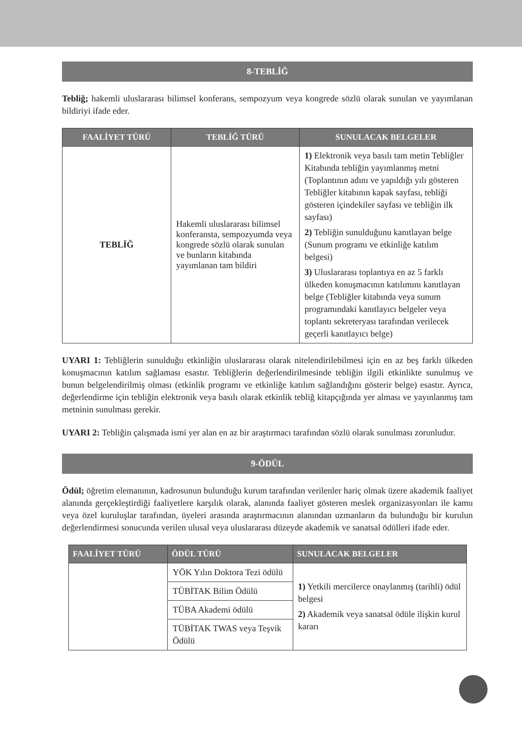8-TEBLİĞ
Tebliğ; hakemli uluslararası bilimsel konferans, sempozyum veya kongrede sözlü olarak sunulan ve yayımlanan bildiriyi ifade eder.
| FAALİYET TÜRÜ | TEBLİĞ TÜRÜ | SUNULACAK BELGELER |
| --- | --- | --- |
| TEBLİĞ | Hakemli uluslararası bilimsel konferansta, sempozyumda veya kongrede sözlü olarak sunulan ve bunların kitabında yayımlanan tam bildiri | 1) Elektronik veya basılı tam metin Tebliğler Kitabında tebliğin yayımlanmış metni (Toplantının adını ve yapıldığı yılı gösteren Tebliğler kitabının kapak sayfası, tebliği gösteren içindekiler sayfası ve tebliğin ilk sayfası) 2) Tebliğin sunulduğunu kanıtlayan belge (Sunum programı ve etkinliğe katılım belgesi) 3) Uluslararası toplantıya en az 5 farklı ülkeden konuşmacının katılımını kanıtlayan belge (Tebliğler kitabında veya sunum programındaki kanıtlayıcı belgeler veya toplantı sekreteryası tarafından verilecek geçerli kanıtlayıcı belge) |
UYARI 1: Tebliğlerin sunulduğu etkinliğin uluslararası olarak nitelendirilebilmesi için en az beş farklı ülkeden konuşmacının katılım sağlaması esastır. Tebliğlerin değerlendirilmesinde tebliğin ilgili etkinlikte sunulmuş ve bunun belgelendirilmiş olması (etkinlik programı ve etkinliğe katılım sağlandığını gösterir belge) esastır. Ayrıca, değerlendirme için tebliğin elektronik veya basılı olarak etkinlik tebliğ kitapçığında yer alması ve yayınlanmış tam metninin sunulması gerekir.
UYARI 2: Tebliğin çalışmada ismi yer alan en az bir araştırmacı tarafından sözlü olarak sunulması zorunludur.
9-ÖDÜL
Ödül; öğretim elemanının, kadrosunun bulunduğu kurum tarafından verilenler hariç olmak üzere akademik faaliyet alanında gerçekleştirdiği faaliyetlere karşılık olarak, alanında faaliyet gösteren meslek organizasyonları ile kamu veya özel kuruluşlar tarafından, üyeleri arasında araştırmacının alanından uzmanların da bulunduğu bir kurulun değerlendirmesi sonucunda verilen ulusal veya uluslararası düzeyde akademik ve sanatsal ödülleri ifade eder.
| FAALİYET TÜRÜ | ÖDÜL TÜRÜ | SUNULACAK BELGELER |
| --- | --- | --- |
| | YÖK Yılın Doktora Tezi ödülü | 1) Yetkili mercilerce onaylanmış (tarihli) ödül belgesi 2) Akademik veya sanatsal ödüle ilişkin kurul kararı |
| | TÜBİTAK Bilim Ödülü | |
| | TÜBA Akademi ödülü | |
| | TÜBİTAK TWAS veya Teşvik Ödülü | |